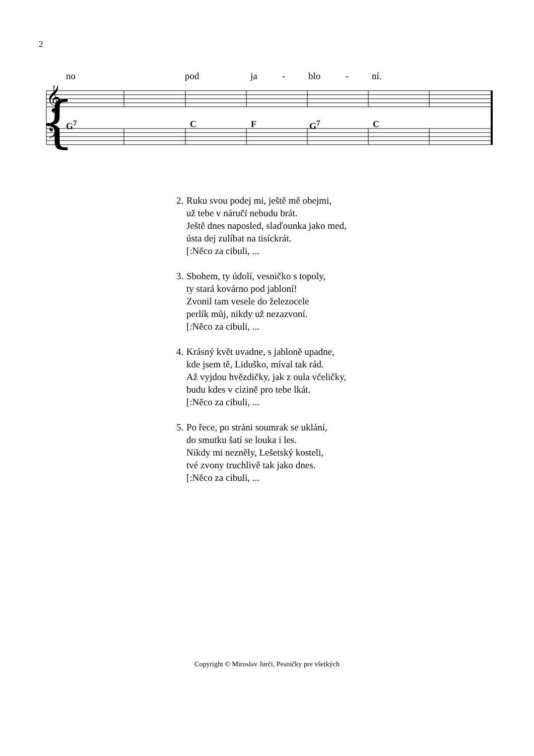2
no pod ja - blo - ní.
{
𝄞
𝄢
G<sup>7</sup> C F G<sup>7</sup> C
2.
Ruku svou podej mi, ještě mě obejmi,
už tebe v náručí nebudu brát.
Ještě dnes naposled, slaďounka jako med,
ústa dej zulíbat na tisíckrát.
[:Něco za cibuli, ...
3.
Sbohem, ty údolí, vesničko s topoly,
ty stará kovárno pod jabloní!
Zvonil tam vesele do železocele
perlík můj, nikdy už nezazvoní.
[:Něco za cibuli, ...
4.
Krásný květ uvadne, s jabloně upadne,
kde jsem tě, Liduško, míval tak rád.
Až vyjdou hvězdičky, jak z oula včeličky,
budu kdes v cizině pro tebe lkát.
[:Něco za cibuli, ...
5.
Po řece, po stráni soumrak se uklání,
do smutku šatí se louka i les.
Nikdy mi nezněly, Lešetský kosteli,
tvé zvony truchlivě tak jako dnes.
[:Něco za cibuli, ...
Copyright © Miroslav Jurči, Pesničky pre všetkých